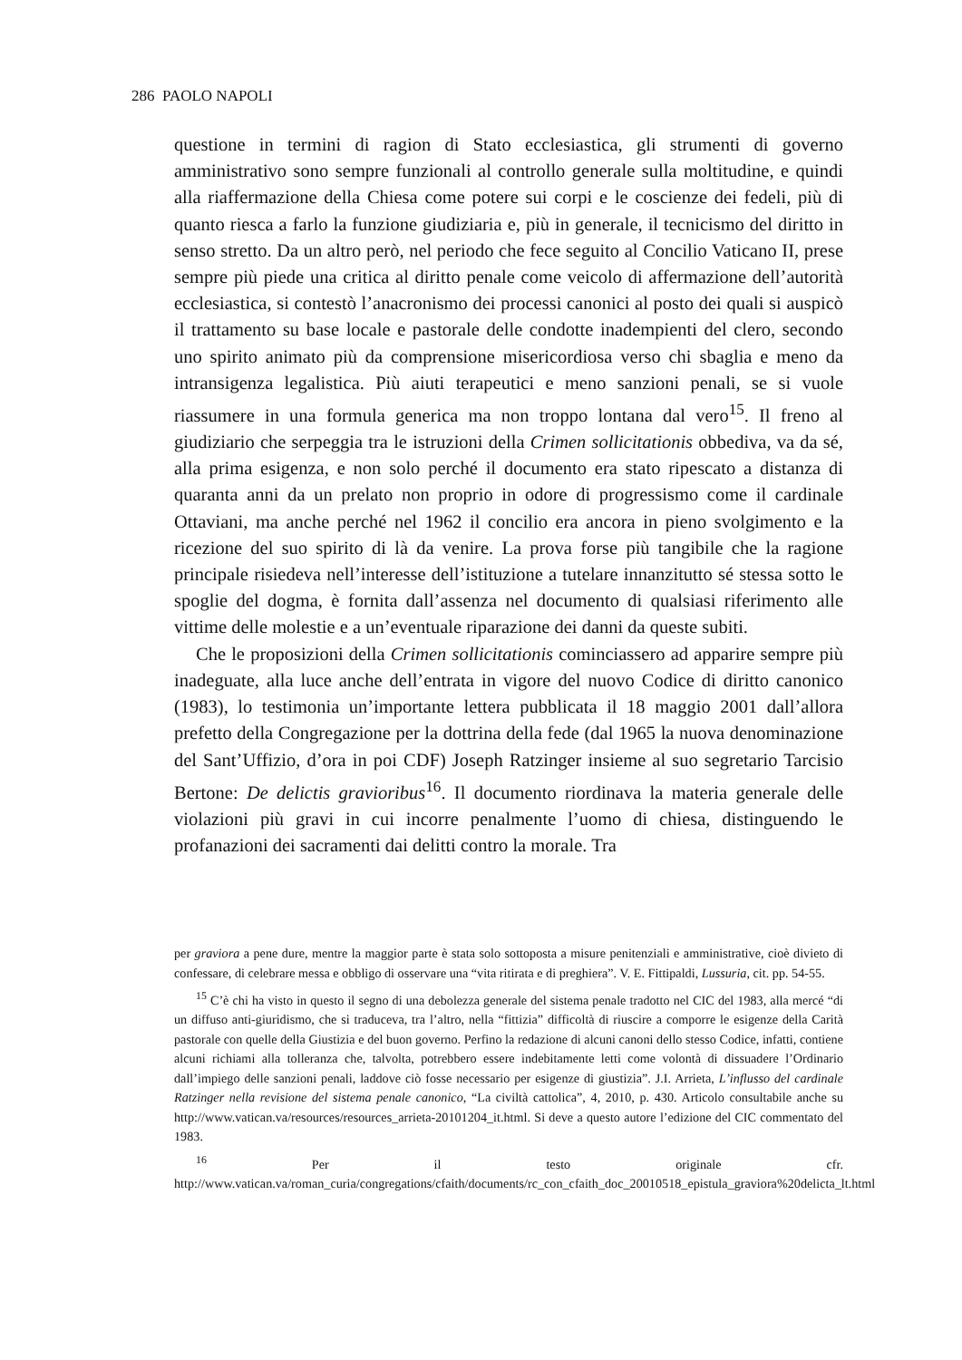286 PAOLO NAPOLI
questione in termini di ragion di Stato ecclesiastica, gli strumenti di governo amministrativo sono sempre funzionali al controllo generale sulla moltitudine, e quindi alla riaffermazione della Chiesa come potere sui corpi e le coscienze dei fedeli, più di quanto riesca a farlo la funzione giudiziaria e, più in generale, il tecnicismo del diritto in senso stretto. Da un altro però, nel periodo che fece seguito al Concilio Vaticano II, prese sempre più piede una critica al diritto penale come veicolo di affermazione dell’autorità ecclesiastica, si contestò l’anacronismo dei processi canonici al posto dei quali si auspicò il trattamento su base locale e pastorale delle condotte inadempienti del clero, secondo uno spirito animato più da comprensione misericordiosa verso chi sbaglia e meno da intransigenza legalistica. Più aiuti terapeutici e meno sanzioni penali, se si vuole riassumere in una formula generica ma non troppo lontana dal vero<sup>15</sup>. Il freno al giudiziario che serpeggia tra le istruzioni della Crimen sollicitationis obbediva, va da sé, alla prima esigenza, e non solo perché il documento era stato ripescato a distanza di quaranta anni da un prelato non proprio in odore di progressismo come il cardinale Ottaviani, ma anche perché nel 1962 il concilio era ancora in pieno svolgimento e la ricezione del suo spirito di là da venire. La prova forse più tangibile che la ragione principale risiedeva nell’interesse dell’istituzione a tutelare innanzitutto sé stessa sotto le spoglie del dogma, è fornita dall’assenza nel documento di qualsiasi riferimento alle vittime delle molestie e a un’eventuale riparazione dei danni da queste subiti.
Che le proposizioni della Crimen sollicitationis cominciassero ad apparire sempre più inadeguate, alla luce anche dell’entrata in vigore del nuovo Codice di diritto canonico (1983), lo testimonia un’importante lettera pubblicata il 18 maggio 2001 dall’allora prefetto della Congregazione per la dottrina della fede (dal 1965 la nuova denominazione del Sant’Uffizio, d’ora in poi CDF) Joseph Ratzinger insieme al suo segretario Tarcisio Bertone: De delictis gravioribus<sup>16</sup>. Il documento riordinava la materia generale delle violazioni più gravi in cui incorre penalmente l’uomo di chiesa, distinguendo le profanazioni dei sacramenti dai delitti contro la morale. Tra
per graviora a pene dure, mentre la maggior parte è stata solo sottoposta a misure penitenziali e amministrative, cioè divieto di confessare, di celebrare messa e obbligo di osservare una “vita ritirata e di preghiera”. V. E. Fittipaldi, Lussuria, cit. pp. 54-55.
<sup>15</sup> C’è chi ha visto in questo il segno di una debolezza generale del sistema penale tradotto nel CIC del 1983, alla mercé “di un diffuso anti-giuridismo, che si traduceva, tra l’altro, nella “fittizia” difficoltà di riuscire a comporre le esigenze della Carità pastorale con quelle della Giustizia e del buon governo. Perfino la redazione di alcuni canoni dello stesso Codice, infatti, contiene alcuni richiami alla tolleranza che, talvolta, potrebbero essere indebitamente letti come volontà di dissuadere l’Ordinario dall’impiego delle sanzioni penali, laddove ciò fosse necessario per esigenze di giustizia”. J.I. Arrieta, L’influsso del cardinale Ratzinger nella revisione del sistema penale canonico, “La civiltà cattolica”, 4, 2010, p. 430. Articolo consultabile anche su http://www.vatican.va/resources/resources_arrieta-20101204_it.html. Si deve a questo autore l’edizione del CIC commentato del 1983.
<sup>16</sup> Per il testo originale cfr. http://www.vatican.va/roman_curia/congregations/cfaith/documents/rc_con_cfaith_doc_20010518_epistula_graviora%20delicta_lt.html